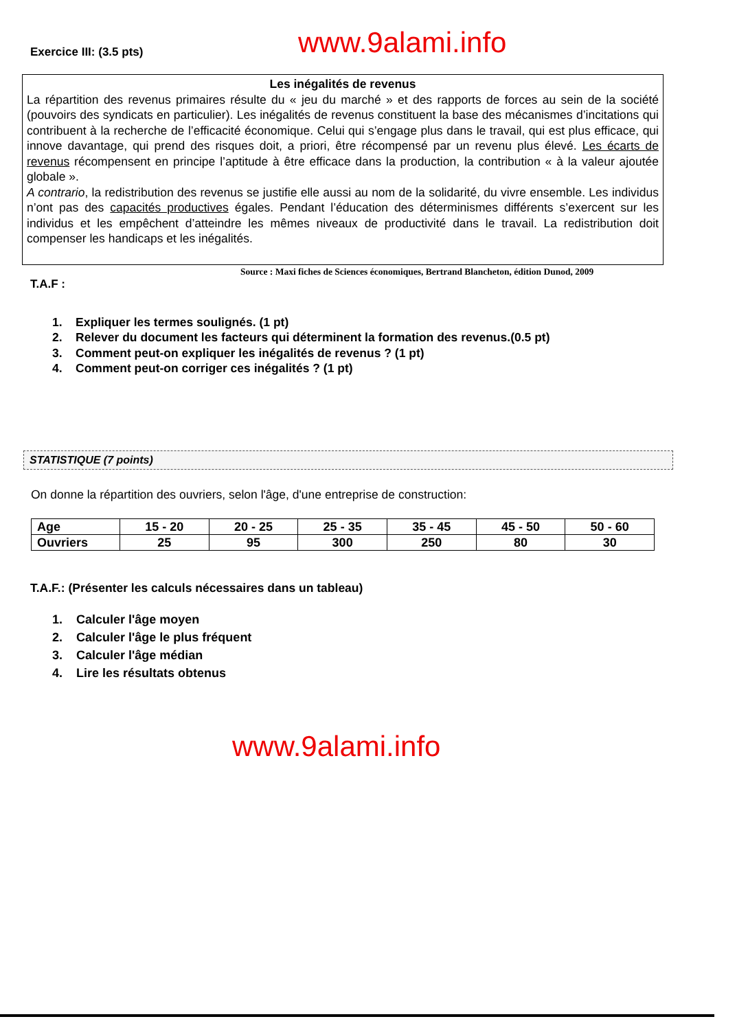Exercice III: (3.5 pts)
www.9alami.info
Les inégalités de revenus
La répartition des revenus primaires résulte du « jeu du marché » et des rapports de forces au sein de la société (pouvoirs des syndicats en particulier). Les inégalités de revenus constituent la base des mécanismes d’incitations qui contribuent à la recherche de l’efficacité économique. Celui qui s’engage plus dans le travail, qui est plus efficace, qui innove davantage, qui prend des risques doit, a priori, être récompensé par un revenu plus élevé. Les écarts de revenus récompensent en principe l’aptitude à être efficace dans la production, la contribution « à la valeur ajoutée globale ».
A contrario, la redistribution des revenus se justifie elle aussi au nom de la solidarité, du vivre ensemble. Les individus n’ont pas des capacités productives égales. Pendant l’éducation des déterminismes différents s’exercent sur les individus et les empêchent d’atteindre les mêmes niveaux de productivité dans le travail. La redistribution doit compenser les handicaps et les inégalités.
Source : Maxi fiches de Sciences économiques, Bertrand Blancheton, édition Dunod, 2009
T.A.F :
1. Expliquer les termes soulignés. (1 pt)
2. Relever du document les facteurs qui déterminent la formation des revenus.(0.5 pt)
3. Comment peut-on expliquer les inégalités de revenus ? (1 pt)
4. Comment peut-on corriger ces inégalités ? (1 pt)
STATISTIQUE (7 points)
On donne la répartition des ouvriers, selon l'âge, d'une entreprise de construction:
| Age | 15 - 20 | 20 - 25 | 25 - 35 | 35 - 45 | 45 - 50 | 50 - 60 |
| Ouvriers | 25 | 95 | 300 | 250 | 80 | 30 |
T.A.F.: (Présenter les calculs nécessaires dans un tableau)
1. Calculer l'âge moyen
2. Calculer l'âge le plus fréquent
3. Calculer l'âge médian
4. Lire les résultats obtenus
www.9alami.info